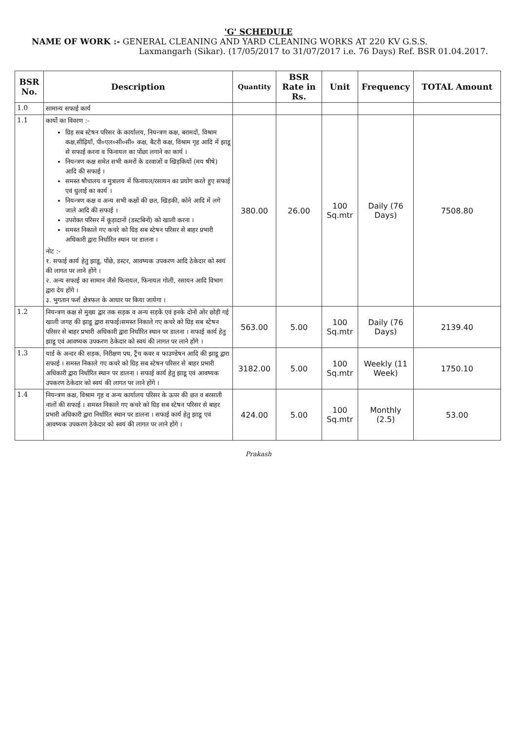'G' SCHEDULE
NAME OF WORK :- GENERAL CLEANING AND YARD CLEANING WORKS AT 220 KV G.S.S.
Laxmangarh (Sikar). (17/05/2017 to 31/07/2017 i.e. 76 Days) Ref. BSR 01.04.2017.
| BSR No. | Description | Quantity | BSR Rate in Rs. | Unit | Frequency | TOTAL Amount |
| --- | --- | --- | --- | --- | --- | --- |
| 1.0 | सामान्य सफाई कार्य | | | | | |
| 1.1 | कार्यो का विवरण :- ग्रिड़ सब स्टेषन परिसर के कार्यालय, नियन्त्रण कक्ष, बरामदों, विश्राम कक्ष,सीढ़ियाँ, पी०एल०सी०सी० कक्ष, बैटरी कक्ष, विश्राम गृह आदि में झाडू से सफाई करना व फिनायल का पोंछा लगाने का कार्य । नियन्त्रण कक्ष समेत सभी कमरों के दरवाजों व खिड़कियों (मय षीषे) आदि की सफाई । समस्त षौचालय व मुत्रालय में फिनायल/रसायन का प्रयोग करते हुए सफाई एवं धुलाई का कार्य । नियन्त्रण कक्ष व अन्य सभी कक्षों की छत, खिड़की, कोने आदि में लगे जाले आदि की सफाई । उपरोक्त परिसर में कूड़ादानों (डस्टबिनों) को खाली करना । समस्त निकाले गए कचरे को ग्रिड़ सब स्टेषन परिसर से बाहर प्रभारी अधिकारी द्वारा निर्धारित स्थान पर डालना । नोट :- १. सफाई कार्य हेतु झाडू, पोंछे, डस्टर, आवष्यक उपकरण आदि ठेकेदार को स्वयं की लागत पर लाने होंगे । २. अन्य सफाई का सामान जैसे फिनायल, फिनायल गोली, रसायन आदि विभाग द्वारा देय होंगे । ३. भुगतान फर्श क्षेत्रफल के आधार पर किया जायेगा । | 380.00 | 26.00 | 100 Sq.mtr | Daily (76 Days) | 7508.80 |
| 1.2 | नियन्त्रण कक्ष से मुख्य द्वार तक सड़क व अन्य सड़कें एवं इनके दोनों ओर छोड़ी गई खाली जगह की झाडू द्वारा सफाई।समस्त निकाले गए कचरे को ग्रिड़ सब स्टेषन परिसर से बाहर प्रभारी अधिकारी द्वारा निर्धारित स्थान पर डालना । सफाई कार्य हेतु झाडू एवं आवष्यक उपकरण ठेकेदार को स्वयं की लागत पर लाने होंगे । | 563.00 | 5.00 | 100 Sq.mtr | Daily (76 Days) | 2139.40 |
| 1.3 | यार्ड के अन्दर की सड़क, निरीक्षण पथ, ट्रैंच कवर व फाउण्डेषन आदि की झाडू द्वारा सफाई । समस्त निकाले गए कचरे को ग्रिड़ सब स्टेषन परिसर से बाहर प्रभारी अधिकारी द्वारा निर्धारित स्थान पर डालना । सफाई कार्य हेतु झाडू एवं आवष्यक उपकरण ठेकेदार को स्वयं की लागत पर लाने होंगे । | 3182.00 | 5.00 | 100 Sq.mtr | Weekly (11 Week) | 1750.10 |
| 1.4 | नियन्त्रण कक्ष, विश्राम गृह व अन्य कार्यालय परिसर के ऊपर की छत व बरसाती नालों की सफाई । समस्त निकाले गए कचरे को ग्रिड़ सब स्टेषन परिसर से बाहर प्रभारी अधिकारी द्वारा निर्धारित स्थान पर डालना । सफाई कार्य हेतु झाडू एवं आवष्यक उपकरण ठेकेदार को स्वयं की लागत पर लाने होंगे । | 424.00 | 5.00 | 100 Sq.mtr | Monthly (2.5) | 53.00 |
Prakash